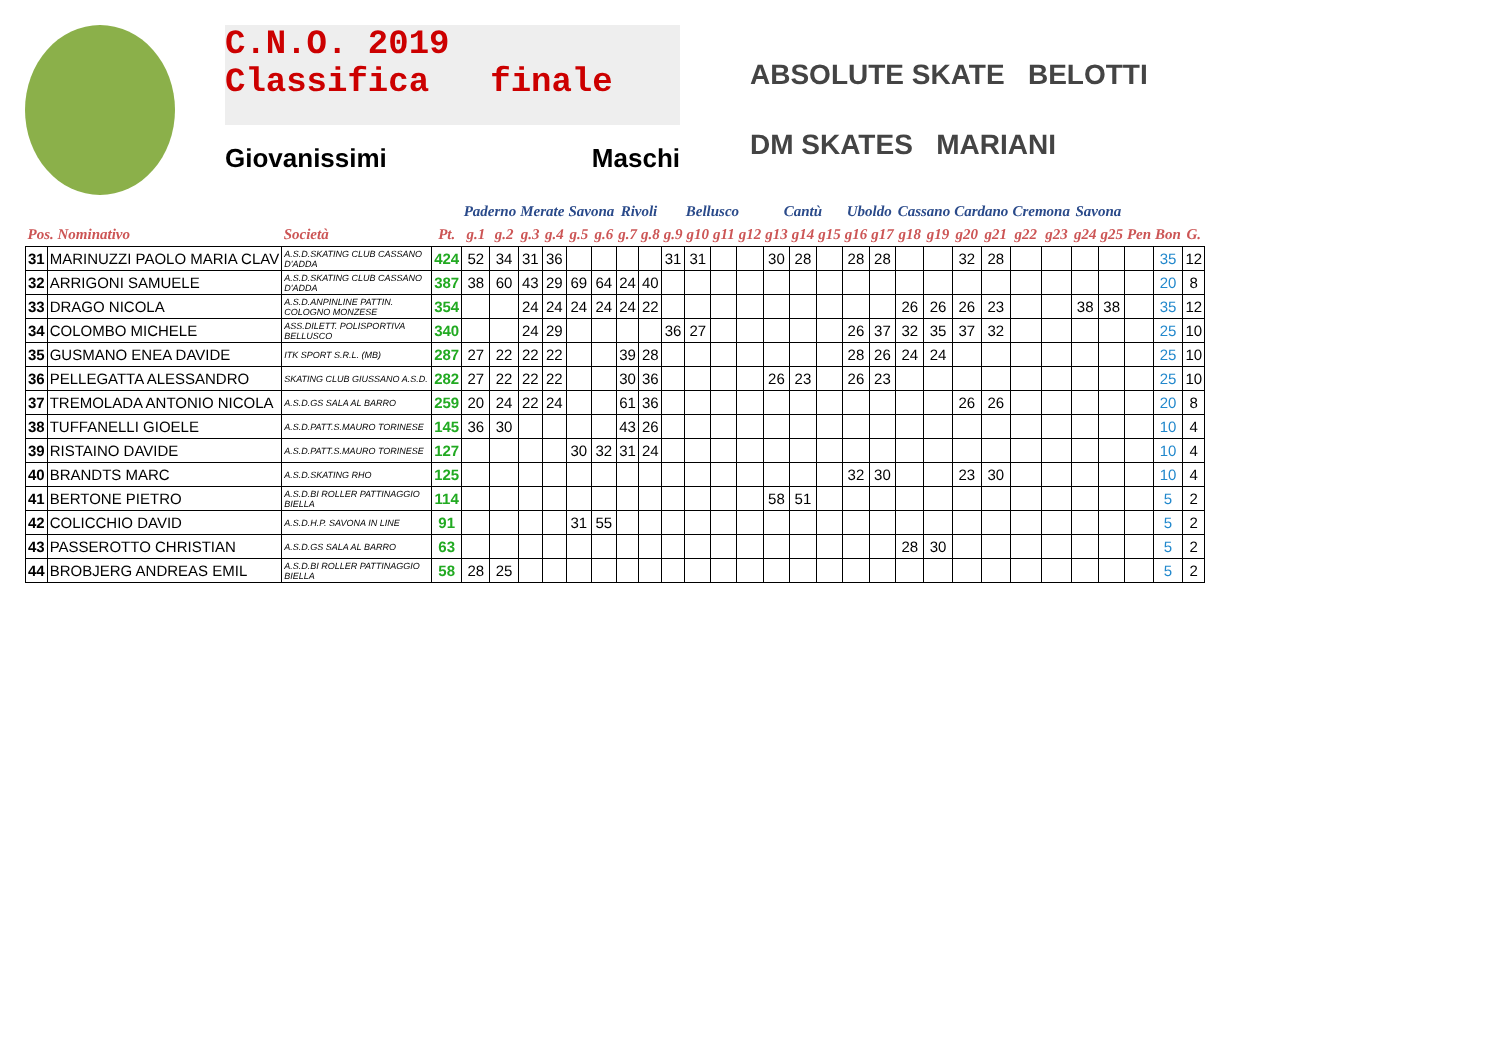C.N.O. 2019
Classifica finale
Giovanissimi Maschi
ABSOLUTE SKATE BELOTTI
DM SKATES MARIANI
| | | | | Paderno | | Merate | | Savona | | Rivoli | | Bellusco | | | | Cantù | | | Uboldo | | Cassano | | Cardano | | Cremona | | Savona | | | | |
| --- | --- | --- | --- | --- | --- | --- | --- | --- | --- | --- | --- | --- | --- | --- | --- | --- | --- | --- | --- | --- | --- | --- | --- | --- | --- | --- | --- | --- | --- | --- | --- |
| Pos. Nominativo | | Società | Pt. | g.1 | g.2 | g.3 | g.4 | g.5 | g.6 | g.7 | g.8 | g.9 | g10 | g11 | g12 | g13 | g14 | g15 | g16 | g17 | g18 | g19 | g20 | g21 | g22 | g23 | g24 | g25 | Pen | Bon | G. |
| 31 | MARINUZZI PAOLO MARIA CLAV | A.S.D.SKATING CLUB CASSANO D'ADDA | 424 | 52 | 34 | 31 | 36 | | | | | 31 | 31 | | | 30 | 28 | | 28 | 28 | | | 32 | 28 | | | | | | 35 | 12 |
| 32 | ARRIGONI SAMUELE | A.S.D.SKATING CLUB CASSANO D'ADDA | 387 | 38 | 60 | 43 | 29 | 69 | 64 | 24 | 40 | | | | | | | | | | | | | | | | | | | 20 | 8 |
| 33 | DRAGO NICOLA | A.S.D.ANPINLINE PATTIN. COLOGNO MONZESE | 354 | | | 24 | 24 | 24 | 24 | 24 | 22 | | | | | | | | | | 26 | 26 | 26 | 23 | | | 38 | 38 | | 35 | 12 |
| 34 | COLOMBO MICHELE | ASS.DILETT. POLISPORTIVA BELLUSCO | 340 | | | 24 | 29 | | | | | 36 | 27 | | | | | | 26 | 37 | 32 | 35 | 37 | 32 | | | | | | 25 | 10 |
| 35 | GUSMANO ENEA DAVIDE | ITK SPORT S.R.L. (MB) | 287 | 27 | 22 | 22 | 22 | | | 39 | 28 | | | | | | | | 28 | 26 | 24 | 24 | | | | | | | | 25 | 10 |
| 36 | PELLEGATTA ALESSANDRO | SKATING CLUB GIUSSANO A.S.D. | 282 | 27 | 22 | 22 | 22 | | | 30 | 36 | | | | | 26 | 23 | | 26 | 23 | | | | | | | | | | 25 | 10 |
| 37 | TREMOLADA ANTONIO NICOLA | A.S.D.GS SALA AL BARRO | 259 | 20 | 24 | 22 | 24 | | | 61 | 36 | | | | | | | | | | | | 26 | 26 | | | | | | 20 | 8 |
| 38 | TUFFANELLI GIOELE | A.S.D.PATT.S.MAURO TORINESE | 145 | 36 | 30 | | | | | 43 | 26 | | | | | | | | | | | | | | | | | | | 10 | 4 |
| 39 | RISTAINO DAVIDE | A.S.D.PATT.S.MAURO TORINESE | 127 | | | | | 30 | 32 | 31 | 24 | | | | | | | | | | | | | | | | | | | 10 | 4 |
| 40 | BRANDTS MARC | A.S.D.SKATING RHO | 125 | | | | | | | | | | | | | | | | 32 | 30 | | | 23 | 30 | | | | | | 10 | 4 |
| 41 | BERTONE PIETRO | A.S.D.BI ROLLER PATTINAGGIO BIELLA | 114 | | | | | | | | | | | | | 58 | 51 | | | | | | | | | | | | | 5 | 2 |
| 42 | COLICCHIO DAVID | A.S.D.H.P. SAVONA IN LINE | 91 | | | | | 31 | 55 | | | | | | | | | | | | | | | | | | | | | 5 | 2 |
| 43 | PASSEROTTO CHRISTIAN | A.S.D.GS SALA AL BARRO | 63 | | | | | | | | | | | | | | | | | | 28 | 30 | | | | | | | | 5 | 2 |
| 44 | BROBJERG ANDREAS EMIL | A.S.D.BI ROLLER PATTINAGGIO BIELLA | 58 | 28 | 25 | | | | | | | | | | | | | | | | | | | | | | | | | 5 | 2 |